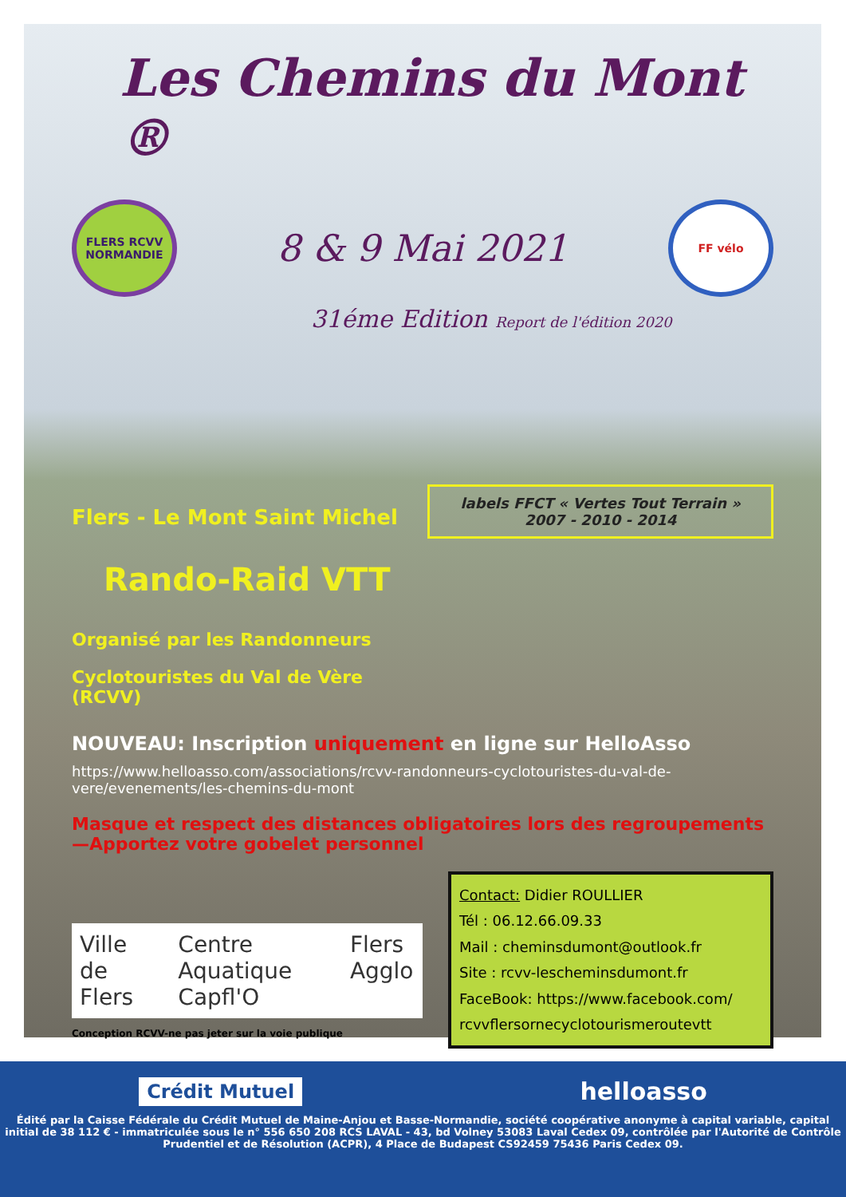Les Chemins du Mont ®
FLERS RCVV NORMANDIE
8 & 9 Mai 2021
FF vélo
31éme Edition Report de l'édition 2020
Flers - Le Mont Saint Michel
Rando-Raid VTT
Organisé par les Randonneurs
Cyclotouristes du Val de Vère (RCVV)
labels FFCT « Vertes Tout Terrain »
2007 - 2010 - 2014
NOUVEAU: Inscription uniquement en ligne sur HelloAsso
https://www.helloasso.com/associations/rcvv-randonneurs-cyclotouristes-du-val-de-vere/evenements/les-chemins-du-mont
Masque et respect des distances obligatoires lors des regroupements—Apportez votre gobelet personnel
Ville de Flers Centre Aquatique Capfl'O Flers Agglo
Conception RCVV-ne pas jeter sur la voie publique
Contact: Didier ROULLIER
Tél : 06.12.66.09.33
Mail : cheminsdumont@outlook.fr
Site : rcvv-lescheminsdumont.fr
FaceBook: https://www.facebook.com/ rcvvflersornecyclotourismeroutevtt
Crédit Mutuel helloasso
Édité par la Caisse Fédérale du Crédit Mutuel de Maine-Anjou et Basse-Normandie, société coopérative anonyme à capital variable, capital initial de 38 112 € - immatriculée sous le n° 556 650 208 RCS LAVAL - 43, bd Volney 53083 Laval Cedex 09, contrôlée par l'Autorité de Contrôle Prudentiel et de Résolution (ACPR), 4 Place de Budapest CS92459 75436 Paris Cedex 09.